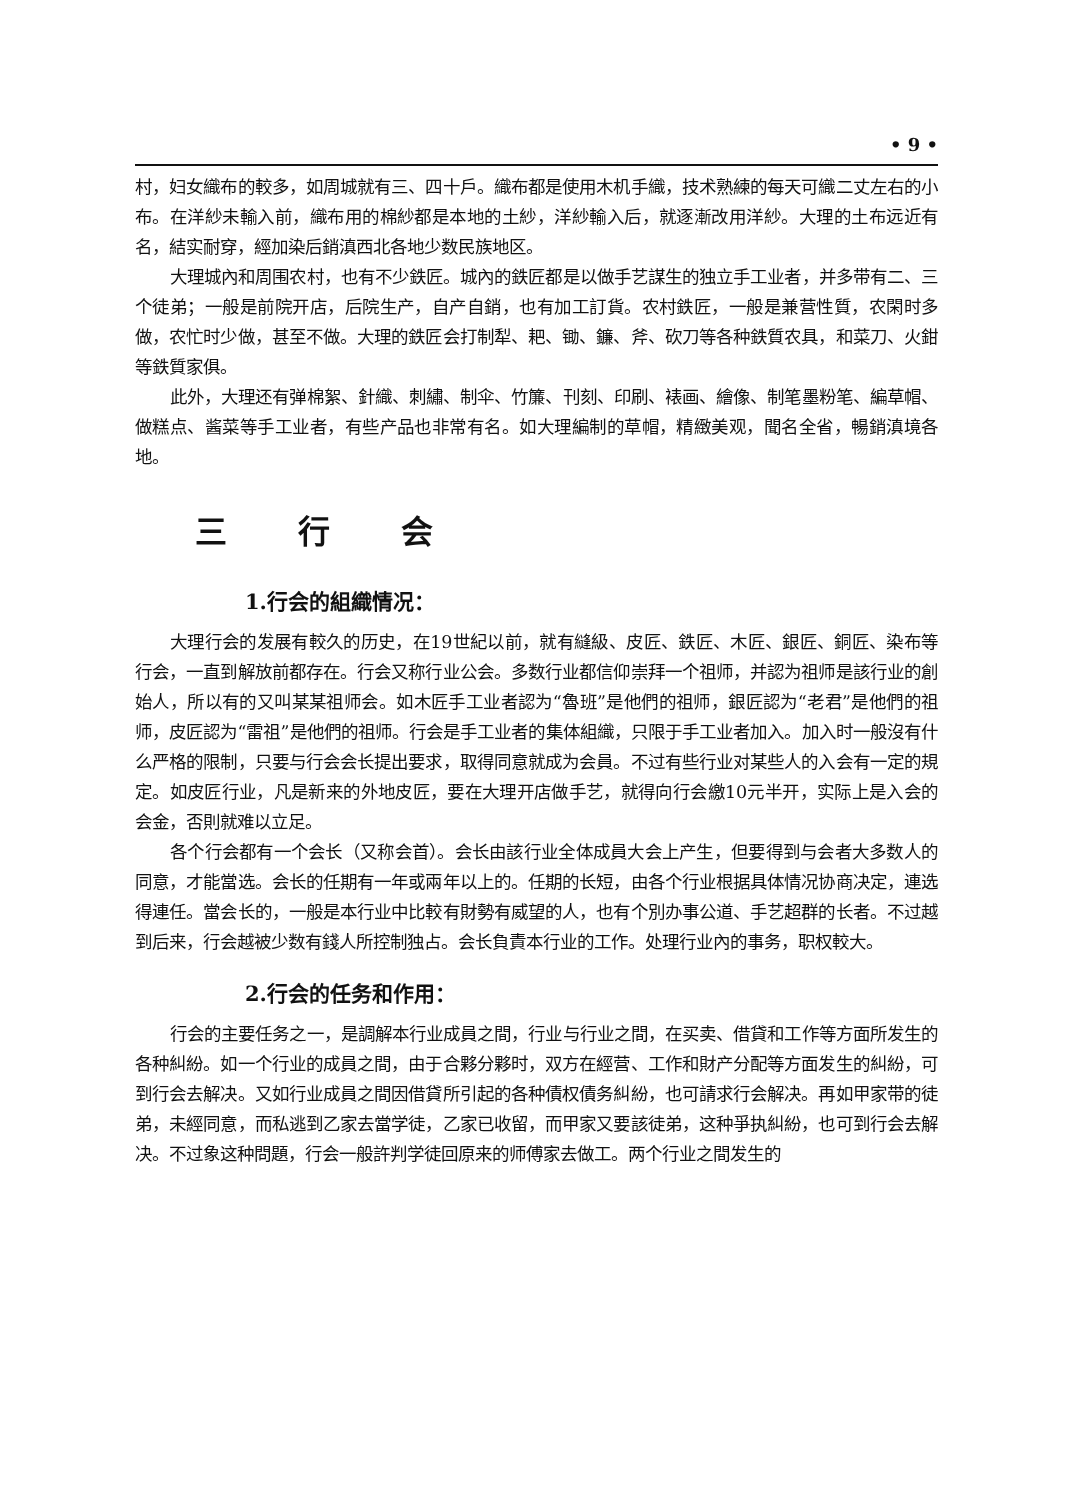• 9 •
村，妇女織布的較多，如周城就有三、四十戶。織布都是使用木机手織，技术熟練的每天可織二丈左右的小布。在洋紗未輸入前，織布用的棉紗都是本地的土紗，洋紗輸入后，就逐漸改用洋紗。大理的土布远近有名，結实耐穿，經加染后銷滇西北各地少数民族地区。
大理城內和周围农村，也有不少鉄匠。城內的鉄匠都是以做手艺謀生的独立手工业者，并多带有二、三个徒弟；一般是前院开店，后院生产，自产自銷，也有加工訂貨。农村鉄匠，一般是兼营性質，农閑时多做，农忙时少做，甚至不做。大理的鉄匠会打制犁、耙、锄、鐮、斧、砍刀等各种鉄質农具，和菜刀、火鉗等鉄質家俱。
此外，大理还有弹棉絮、針織、刺繡、制伞、竹簾、刊刻、印刷、裱画、繪像、制笔墨粉笔、編草帽、做糕点、酱菜等手工业者，有些产品也非常有名。如大理編制的草帽，精緻美观，聞名全省，暢銷滇境各地。
三 行 会
1.行会的組織情况：
大理行会的发展有較久的历史，在19世紀以前，就有縫級、皮匠、鉄匠、木匠、銀匠、銅匠、染布等行会，一直到解放前都存在。行会又称行业公会。多数行业都信仰崇拜一个祖师，并認为祖师是該行业的創始人，所以有的又叫某某祖师会。如木匠手工业者認为“魯班”是他們的祖师，銀匠認为“老君”是他們的祖师，皮匠認为“雷祖”是他們的祖师。行会是手工业者的集体組織，只限于手工业者加入。加入时一般沒有什么严格的限制，只要与行会会长提出要求，取得同意就成为会員。不过有些行业对某些人的入会有一定的規定。如皮匠行业，凡是新来的外地皮匠，要在大理开店做手艺，就得向行会繳10元半开，实际上是入会的会金，否則就难以立足。
各个行会都有一个会长（又称会首）。会长由該行业全体成員大会上产生，但要得到与会者大多数人的同意，才能當选。会长的任期有一年或兩年以上的。任期的长短，由各个行业根据具体情况协商决定，連选得連任。當会长的，一般是本行业中比較有財勢有威望的人，也有个別办事公道、手艺超群的长者。不过越到后来，行会越被少数有錢人所控制独占。会长負責本行业的工作。处理行业內的事务，职权較大。
2.行会的任务和作用：
行会的主要任务之一，是調解本行业成員之間，行业与行业之間，在买卖、借貸和工作等方面所发生的各种糾紛。如一个行业的成員之間，由于合夥分夥时，双方在經营、工作和財产分配等方面发生的糾紛，可到行会去解决。又如行业成員之間因借貸所引起的各种債权債务糾紛，也可請求行会解决。再如甲家带的徒弟，未經同意，而私逃到乙家去當学徒，乙家已收留，而甲家又要該徒弟，这种爭执糾紛，也可到行会去解决。不过象这种問題，行会一般許判学徒回原来的师傅家去做工。两个行业之間发生的